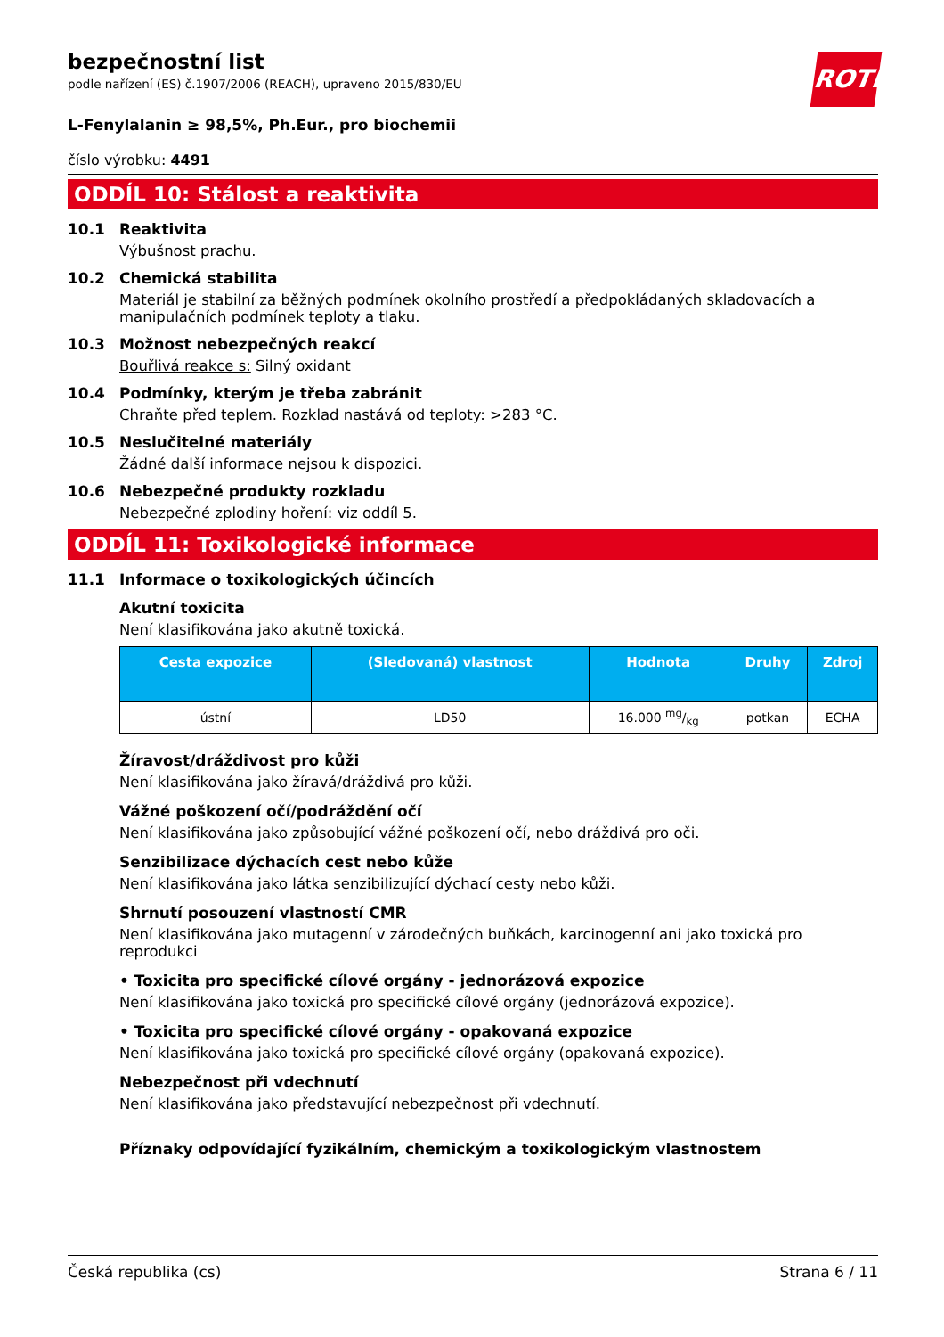bezpečnostní list
podle nařízení (ES) č.1907/2006 (REACH), upraveno 2015/830/EU
ROTH
L-Fenylalanin ≥ 98,5%, Ph.Eur., pro biochemii
číslo výrobku: 4491
ODDÍL 10: Stálost a reaktivita
10.1 Reaktivita
Výbušnost prachu.
10.2 Chemická stabilita
Materiál je stabilní za běžných podmínek okolního prostředí a předpokládaných skladovacích a manipulačních podmínek teploty a tlaku.
10.3 Možnost nebezpečných reakcí
Bouřlivá reakce s: Silný oxidant
10.4 Podmínky, kterým je třeba zabránit
Chraňte před teplem. Rozklad nastává od teploty: >283 °C.
10.5 Neslučitelné materiály
Žádné další informace nejsou k dispozici.
10.6 Nebezpečné produkty rozkladu
Nebezpečné zplodiny hoření: viz oddíl 5.
ODDÍL 11: Toxikologické informace
11.1 Informace o toxikologických účincích
Akutní toxicita
Není klasifikována jako akutně toxická.
| Cesta expozice | (Sledovaná) vlastnost | Hodnota | Druhy | Zdroj |
| --- | --- | --- | --- | --- |
| ústní | LD50 | 16.000 mg/kg | potkan | ECHA |
Žíravost/dráždivost pro kůži
Není klasifikována jako žíravá/dráždivá pro kůži.
Vážné poškození očí/podráždění očí
Není klasifikována jako způsobující vážné poškození očí, nebo dráždivá pro oči.
Senzibilizace dýchacích cest nebo kůže
Není klasifikována jako látka senzibilizující dýchací cesty nebo kůži.
Shrnutí posouzení vlastností CMR
Není klasifikována jako mutagenní v zárodečných buňkách, karcinogenní ani jako toxická pro reprodukci
• Toxicita pro specifické cílové orgány - jednorázová expozice
Není klasifikována jako toxická pro specifické cílové orgány (jednorázová expozice).
• Toxicita pro specifické cílové orgány - opakovaná expozice
Není klasifikována jako toxická pro specifické cílové orgány (opakovaná expozice).
Nebezpečnost při vdechnutí
Není klasifikována jako představující nebezpečnost při vdechnutí.
Příznaky odpovídající fyzikálním, chemickým a toxikologickým vlastnostem
Česká republika (cs) Strana 6 / 11